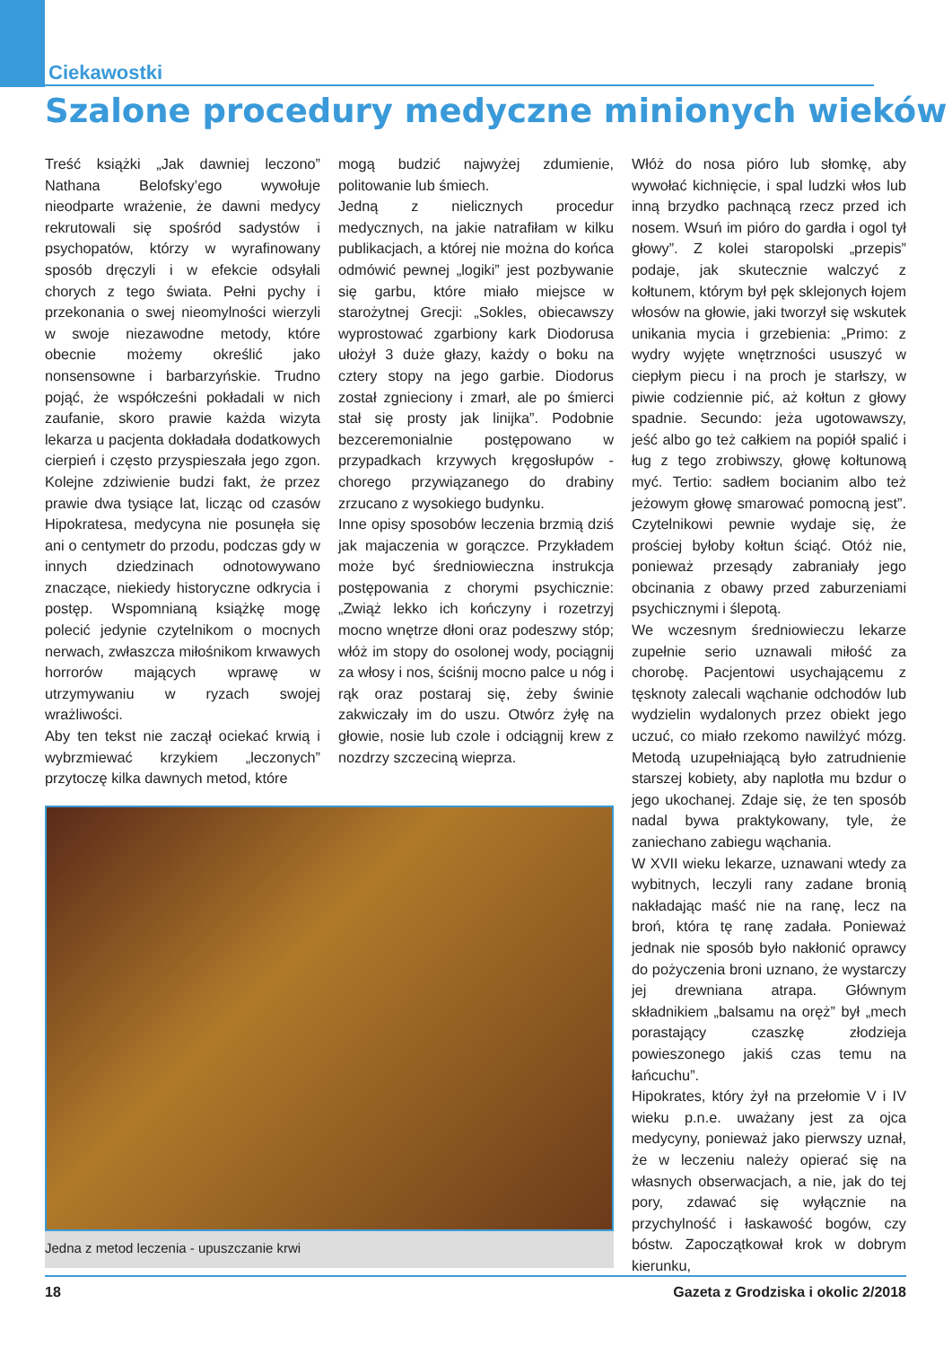Ciekawostki
Szalone procedury medyczne minionych wieków
Treść książki „Jak dawniej leczono” Nathana Belofsky’ego wywołuje nieodparte wrażenie, że dawni medycy rekrutowali się spośród sadystów i psychopatów, którzy w wyrafinowany sposób dręczyli i w efekcie odsyłali chorych z tego świata. Pełni pychy i przekonania o swej nieomylności wierzyli w swoje niezawodne metody, które obecnie możemy określić jako nonsensowne i barbarzyńskie. Trudno pojąć, że współcześni pokładali w nich zaufanie, skoro prawie każda wizyta lekarza u pacjenta dokładała dodatkowych cierpień i często przyspieszała jego zgon. Kolejne zdziwienie budzi fakt, że przez prawie dwa tysiące lat, licząc od czasów Hipokratesa, medycyna nie posunęła się ani o centymetr do przodu, podczas gdy w innych dziedzinach odnotowywano znaczące, niekiedy historyczne odkrycia i postęp. Wspomnianą książkę mogę polecić jedynie czytelnikom o mocnych nerwach, zwłaszcza miłośnikom krwawych horrorów mających wprawę w utrzymywaniu w ryzach swojej wrażliwości.
Aby ten tekst nie zaczął ociekać krwią i wybrzmiewać krzykiem „leczonych” przytoczę kilka dawnych metod, które
mogą budzić najwyżej zdumienie, politowanie lub śmiech.
Jedną z nielicznych procedur medycznych, na jakie natrafiłam w kilku publikacjach, a której nie można do końca odmówić pewnej „logiki” jest pozbywanie się garbu, które miało miejsce w starożytnej Grecji: „Sokles, obiecawszy wyprostować zgarbiony kark Diodorusa ułożył 3 duże głazy, każdy o boku na cztery stopy na jego garbie. Diodorus został zgnieciony i zmarł, ale po śmierci stał się prosty jak linijka”. Podobnie bezceremonialnie postępowano w przypadkach krzywych kręgosłupów - chorego przywiązanego do drabiny zrzucano z wysokiego budynku.
Inne opisy sposobów leczenia brzmią dziś jak majaczenia w gorączce. Przykładem może być średniowieczna instrukcja postępowania z chorymi psychicznie: „Zwiąż lekko ich kończyny i rozetrzyj mocno wnętrze dłoni oraz podeszwy stóp; włóż im stopy do osolonej wody, pociągnij za włosy i nos, ściśnij mocno palce u nóg i rąk oraz postaraj się, żeby świnie zakwiczały im do uszu. Otwórz żyłę na głowie, nosie lub czole i odciągnij krew z nozdrzy szczeciną wieprza.
Jedna z metod leczenia - upuszczanie krwi
Włóż do nosa pióro lub słomkę, aby wywołać kichnięcie, i spal ludzki włos lub inną brzydko pachnącą rzecz przed ich nosem. Wsuń im pióro do gardła i ogol tył głowy”. Z kolei staropolski „przepis” podaje, jak skutecznie walczyć z kołtunem, którym był pęk sklejonych łojem włosów na głowie, jaki tworzył się wskutek unikania mycia i grzebienia: „Primo: z wydry wyjęte wnętrzności ususzyć w ciepłym piecu i na proch je starłszy, w piwie codziennie pić, aż kołtun z głowy spadnie. Secundo: jeża ugotowawszy, jeść albo go też całkiem na popiół spalić i ług z tego zrobiwszy, głowę kołtunową myć. Tertio: sadłem bocianim albo też jeżowym głowę smarować pomocną jest”. Czytelnikowi pewnie wydaje się, że prościej byłoby kołtun ściąć. Otóż nie, ponieważ przesądy zabraniały jego obcinania z obawy przed zaburzeniami psychicznymi i ślepotą.
We wczesnym średniowieczu lekarze zupełnie serio uznawali miłość za chorobę. Pacjentowi usychającemu z tęsknoty zalecali wąchanie odchodów lub wydzielin wydalonych przez obiekt jego uczuć, co miało rzekomo nawilżyć mózg. Metodą uzupełniającą było zatrudnienie starszej kobiety, aby naplotła mu bzdur o jego ukochanej. Zdaje się, że ten sposób nadal bywa praktykowany, tyle, że zaniechano zabiegu wąchania.
W XVII wieku lekarze, uznawani wtedy za wybitnych, leczyli rany zadane bronią nakładając maść nie na ranę, lecz na broń, która tę ranę zadała. Ponieważ jednak nie sposób było nakłonić oprawcy do pożyczenia broni uznano, że wystarczy jej drewniana atrapa. Głównym składnikiem „balsamu na oręż” był „mech porastający czaszkę złodzieja powieszonego jakiś czas temu na łańcuchu”.
Hipokrates, który żył na przełomie V i IV wieku p.n.e. uważany jest za ojca medycyny, ponieważ jako pierwszy uznał, że w leczeniu należy opierać się na własnych obserwacjach, a nie, jak do tej pory, zdawać się wyłącznie na przychylność i łaskawość bogów, czy bóstw. Zapoczątkował krok w dobrym kierunku,
18 Gazeta z Grodziska i okolic 2/2018